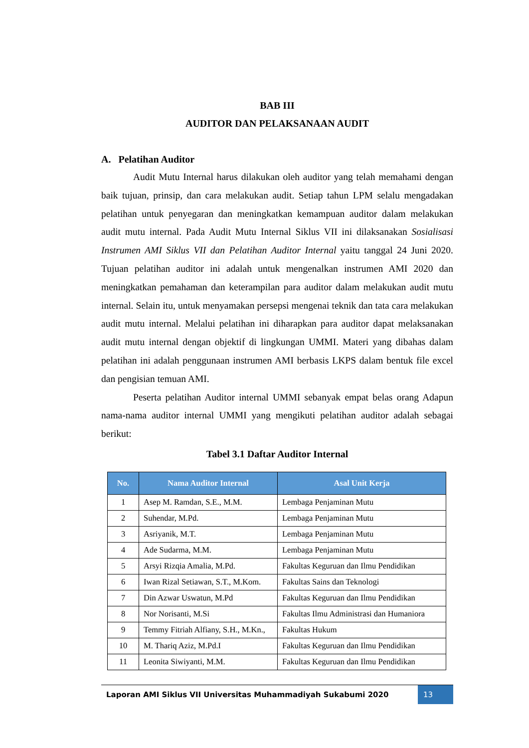BAB III
AUDITOR DAN PELAKSANAAN AUDIT
A. Pelatihan Auditor
Audit Mutu Internal harus dilakukan oleh auditor yang telah memahami dengan baik tujuan, prinsip, dan cara melakukan audit. Setiap tahun LPM selalu mengadakan pelatihan untuk penyegaran dan meningkatkan kemampuan auditor dalam melakukan audit mutu internal. Pada Audit Mutu Internal Siklus VII ini dilaksanakan Sosialisasi Instrumen AMI Siklus VII dan Pelatihan Auditor Internal yaitu tanggal 24 Juni 2020. Tujuan pelatihan auditor ini adalah untuk mengenalkan instrumen AMI 2020 dan meningkatkan pemahaman dan keterampilan para auditor dalam melakukan audit mutu internal. Selain itu, untuk menyamakan persepsi mengenai teknik dan tata cara melakukan audit mutu internal. Melalui pelatihan ini diharapkan para auditor dapat melaksanakan audit mutu internal dengan objektif di lingkungan UMMI. Materi yang dibahas dalam pelatihan ini adalah penggunaan instrumen AMI berbasis LKPS dalam bentuk file excel dan pengisian temuan AMI.
Peserta pelatihan Auditor internal UMMI sebanyak empat belas orang Adapun nama-nama auditor internal UMMI yang mengikuti pelatihan auditor adalah sebagai berikut:
Tabel 3.1 Daftar Auditor Internal
| No. | Nama Auditor Internal | Asal Unit Kerja |
| --- | --- | --- |
| 1 | Asep M. Ramdan, S.E., M.M. | Lembaga Penjaminan Mutu |
| 2 | Suhendar, M.Pd. | Lembaga Penjaminan Mutu |
| 3 | Asriyanik, M.T. | Lembaga Penjaminan Mutu |
| 4 | Ade Sudarma, M.M. | Lembaga Penjaminan Mutu |
| 5 | Arsyi Rizqia Amalia, M.Pd. | Fakultas Keguruan dan Ilmu Pendidikan |
| 6 | Iwan Rizal Setiawan, S.T., M.Kom. | Fakultas Sains dan Teknologi |
| 7 | Din Azwar Uswatun, M.Pd | Fakultas Keguruan dan Ilmu Pendidikan |
| 8 | Nor Norisanti, M.Si | Fakultas Ilmu Administrasi dan Humaniora |
| 9 | Temmy Fitriah Alfiany, S.H., M.Kn., | Fakultas Hukum |
| 10 | M. Thariq Aziz, M.Pd.I | Fakultas Keguruan dan Ilmu Pendidikan |
| 11 | Leonita Siwiyanti, M.M. | Fakultas Keguruan dan Ilmu Pendidikan |
Laporan AMI Siklus VII Universitas Muhammadiyah Sukabumi 2020 13